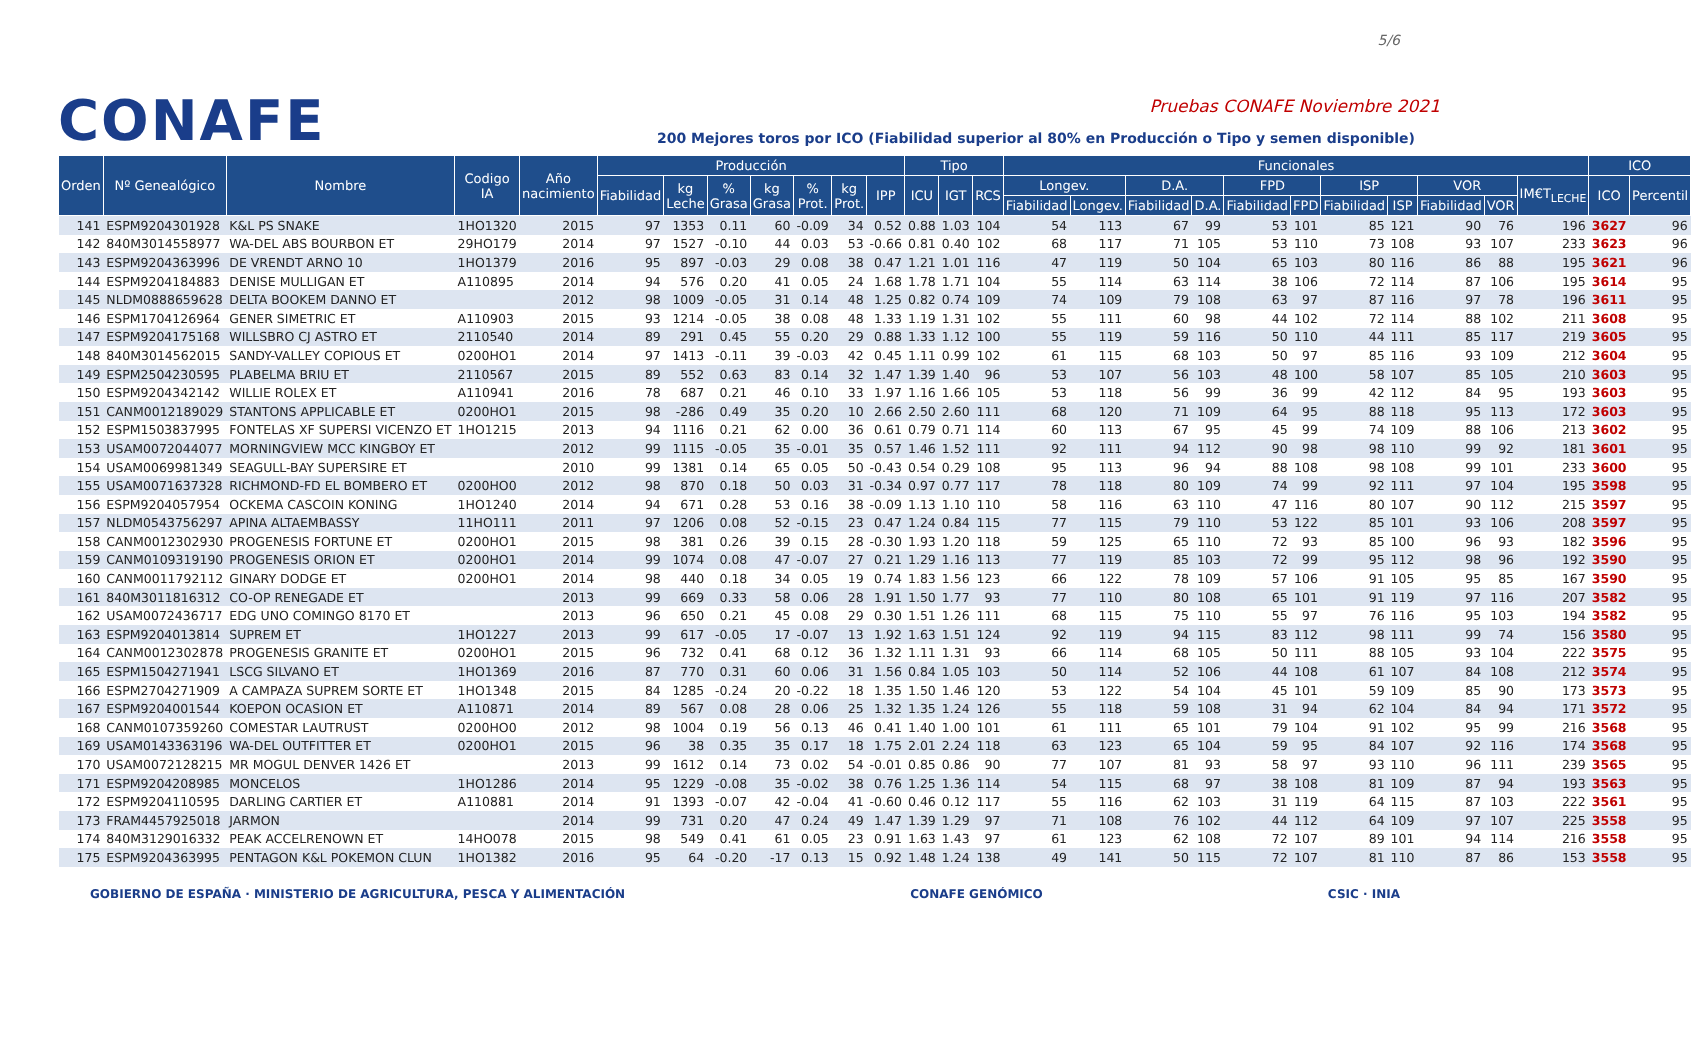5/6
CONAFE Pruebas CONAFE Noviembre 2021
200 Mejores toros por ICO (Fiabilidad superior al 80% en Producción o Tipo y semen disponible)
| Orden | Nº Genealógico | Nombre | Codigo IA | Año nacimiento | Producción | | | | | | | Tipo | | | Funcionales | | | | | | | | | | | ICO | |
| --- | --- | --- | --- | --- | --- | --- | --- | --- | --- | --- | --- | --- | --- | --- | --- | --- | --- | --- | --- | --- | --- | --- | --- | --- | --- | --- | --- |
| | | | | | Fiabilidad | kg Leche | % Grasa | kg Grasa | % Prot. | kg Prot. | IPP | ICU | IGT | RCS | Longev. | | D.A. | | FPD | | ISP | | VOR | | IM€T<sub>LECHE</sub> | ICO | Percentil |
| | | | | | | | | | | | | | | | Fiabilidad | Longev. | Fiabilidad | D.A. | Fiabilidad | FPD | Fiabilidad | ISP | Fiabilidad | VOR | | | |
| 141 | ESPM9204301928 | K&L PS SNAKE | 1HO1320 | 2015 | 97 | 1353 | 0.11 | 60 | -0.09 | 34 | 0.52 | 0.88 | 1.03 | 104 | 54 | 113 | 67 | 99 | 53 | 101 | 85 | 121 | 90 | 76 | 196 | 3627 | 96 |
| 142 | 840M3014558977 | WA-DEL ABS BOURBON ET | 29HO179 | 2014 | 97 | 1527 | -0.10 | 44 | 0.03 | 53 | -0.66 | 0.81 | 0.40 | 102 | 68 | 117 | 71 | 105 | 53 | 110 | 73 | 108 | 93 | 107 | 233 | 3623 | 96 |
| 143 | ESPM9204363996 | DE VRENDT ARNO 10 | 1HO1379 | 2016 | 95 | 897 | -0.03 | 29 | 0.08 | 38 | 0.47 | 1.21 | 1.01 | 116 | 47 | 119 | 50 | 104 | 65 | 103 | 80 | 116 | 86 | 88 | 195 | 3621 | 96 |
| 144 | ESPM9204184883 | DENISE MULLIGAN ET | A110895 | 2014 | 94 | 576 | 0.20 | 41 | 0.05 | 24 | 1.68 | 1.78 | 1.71 | 104 | 55 | 114 | 63 | 114 | 38 | 106 | 72 | 114 | 87 | 106 | 195 | 3614 | 95 |
| 145 | NLDM0888659628 | DELTA BOOKEM DANNO ET | | 2012 | 98 | 1009 | -0.05 | 31 | 0.14 | 48 | 1.25 | 0.82 | 0.74 | 109 | 74 | 109 | 79 | 108 | 63 | 97 | 87 | 116 | 97 | 78 | 196 | 3611 | 95 |
| 146 | ESPM1704126964 | GENER SIMETRIC ET | A110903 | 2015 | 93 | 1214 | -0.05 | 38 | 0.08 | 48 | 1.33 | 1.19 | 1.31 | 102 | 55 | 111 | 60 | 98 | 44 | 102 | 72 | 114 | 88 | 102 | 211 | 3608 | 95 |
| 147 | ESPM9204175168 | WILLSBRO CJ ASTRO ET | 2110540 | 2014 | 89 | 291 | 0.45 | 55 | 0.20 | 29 | 0.88 | 1.33 | 1.12 | 100 | 55 | 119 | 59 | 116 | 50 | 110 | 44 | 111 | 85 | 117 | 219 | 3605 | 95 |
| 148 | 840M3014562015 | SANDY-VALLEY COPIOUS ET | 0200HO1 | 2014 | 97 | 1413 | -0.11 | 39 | -0.03 | 42 | 0.45 | 1.11 | 0.99 | 102 | 61 | 115 | 68 | 103 | 50 | 97 | 85 | 116 | 93 | 109 | 212 | 3604 | 95 |
| 149 | ESPM2504230595 | PLABELMA BRIU ET | 2110567 | 2015 | 89 | 552 | 0.63 | 83 | 0.14 | 32 | 1.47 | 1.39 | 1.40 | 96 | 53 | 107 | 56 | 103 | 48 | 100 | 58 | 107 | 85 | 105 | 210 | 3603 | 95 |
| 150 | ESPM9204342142 | WILLIE ROLEX ET | A110941 | 2016 | 78 | 687 | 0.21 | 46 | 0.10 | 33 | 1.97 | 1.16 | 1.66 | 105 | 53 | 118 | 56 | 99 | 36 | 99 | 42 | 112 | 84 | 95 | 193 | 3603 | 95 |
| 151 | CANM0012189029 | STANTONS APPLICABLE ET | 0200HO1 | 2015 | 98 | -286 | 0.49 | 35 | 0.20 | 10 | 2.66 | 2.50 | 2.60 | 111 | 68 | 120 | 71 | 109 | 64 | 95 | 88 | 118 | 95 | 113 | 172 | 3603 | 95 |
| 152 | ESPM1503837995 | FONTELAS XF SUPERSI VICENZO ET | 1HO1215 | 2013 | 94 | 1116 | 0.21 | 62 | 0.00 | 36 | 0.61 | 0.79 | 0.71 | 114 | 60 | 113 | 67 | 95 | 45 | 99 | 74 | 109 | 88 | 106 | 213 | 3602 | 95 |
| 153 | USAM0072044077 | MORNINGVIEW MCC KINGBOY ET | | 2012 | 99 | 1115 | -0.05 | 35 | -0.01 | 35 | 0.57 | 1.46 | 1.52 | 111 | 92 | 111 | 94 | 112 | 90 | 98 | 98 | 110 | 99 | 92 | 181 | 3601 | 95 |
| 154 | USAM0069981349 | SEAGULL-BAY SUPERSIRE ET | | 2010 | 99 | 1381 | 0.14 | 65 | 0.05 | 50 | -0.43 | 0.54 | 0.29 | 108 | 95 | 113 | 96 | 94 | 88 | 108 | 98 | 108 | 99 | 101 | 233 | 3600 | 95 |
| 155 | USAM0071637328 | RICHMOND-FD EL BOMBERO ET | 0200HO0 | 2012 | 98 | 870 | 0.18 | 50 | 0.03 | 31 | -0.34 | 0.97 | 0.77 | 117 | 78 | 118 | 80 | 109 | 74 | 99 | 92 | 111 | 97 | 104 | 195 | 3598 | 95 |
| 156 | ESPM9204057954 | OCKEMA CASCOIN KONING | 1HO1240 | 2014 | 94 | 671 | 0.28 | 53 | 0.16 | 38 | -0.09 | 1.13 | 1.10 | 110 | 58 | 116 | 63 | 110 | 47 | 116 | 80 | 107 | 90 | 112 | 215 | 3597 | 95 |
| 157 | NLDM0543756297 | APINA ALTAEMBASSY | 11HO111 | 2011 | 97 | 1206 | 0.08 | 52 | -0.15 | 23 | 0.47 | 1.24 | 0.84 | 115 | 77 | 115 | 79 | 110 | 53 | 122 | 85 | 101 | 93 | 106 | 208 | 3597 | 95 |
| 158 | CANM0012302930 | PROGENESIS FORTUNE ET | 0200HO1 | 2015 | 98 | 381 | 0.26 | 39 | 0.15 | 28 | -0.30 | 1.93 | 1.20 | 118 | 59 | 125 | 65 | 110 | 72 | 93 | 85 | 100 | 96 | 93 | 182 | 3596 | 95 |
| 159 | CANM0109319190 | PROGENESIS ORION ET | 0200HO1 | 2014 | 99 | 1074 | 0.08 | 47 | -0.07 | 27 | 0.21 | 1.29 | 1.16 | 113 | 77 | 119 | 85 | 103 | 72 | 99 | 95 | 112 | 98 | 96 | 192 | 3590 | 95 |
| 160 | CANM0011792112 | GINARY DODGE ET | 0200HO1 | 2014 | 98 | 440 | 0.18 | 34 | 0.05 | 19 | 0.74 | 1.83 | 1.56 | 123 | 66 | 122 | 78 | 109 | 57 | 106 | 91 | 105 | 95 | 85 | 167 | 3590 | 95 |
| 161 | 840M3011816312 | CO-OP RENEGADE ET | | 2013 | 99 | 669 | 0.33 | 58 | 0.06 | 28 | 1.91 | 1.50 | 1.77 | 93 | 77 | 110 | 80 | 108 | 65 | 101 | 91 | 119 | 97 | 116 | 207 | 3582 | 95 |
| 162 | USAM0072436717 | EDG UNO COMINGO 8170 ET | | 2013 | 96 | 650 | 0.21 | 45 | 0.08 | 29 | 0.30 | 1.51 | 1.26 | 111 | 68 | 115 | 75 | 110 | 55 | 97 | 76 | 116 | 95 | 103 | 194 | 3582 | 95 |
| 163 | ESPM9204013814 | SUPREM ET | 1HO1227 | 2013 | 99 | 617 | -0.05 | 17 | -0.07 | 13 | 1.92 | 1.63 | 1.51 | 124 | 92 | 119 | 94 | 115 | 83 | 112 | 98 | 111 | 99 | 74 | 156 | 3580 | 95 |
| 164 | CANM0012302878 | PROGENESIS GRANITE ET | 0200HO1 | 2015 | 96 | 732 | 0.41 | 68 | 0.12 | 36 | 1.32 | 1.11 | 1.31 | 93 | 66 | 114 | 68 | 105 | 50 | 111 | 88 | 105 | 93 | 104 | 222 | 3575 | 95 |
| 165 | ESPM1504271941 | LSCG SILVANO ET | 1HO1369 | 2016 | 87 | 770 | 0.31 | 60 | 0.06 | 31 | 1.56 | 0.84 | 1.05 | 103 | 50 | 114 | 52 | 106 | 44 | 108 | 61 | 107 | 84 | 108 | 212 | 3574 | 95 |
| 166 | ESPM2704271909 | A CAMPAZA SUPREM SORTE ET | 1HO1348 | 2015 | 84 | 1285 | -0.24 | 20 | -0.22 | 18 | 1.35 | 1.50 | 1.46 | 120 | 53 | 122 | 54 | 104 | 45 | 101 | 59 | 109 | 85 | 90 | 173 | 3573 | 95 |
| 167 | ESPM9204001544 | KOEPON OCASION ET | A110871 | 2014 | 89 | 567 | 0.08 | 28 | 0.06 | 25 | 1.32 | 1.35 | 1.24 | 126 | 55 | 118 | 59 | 108 | 31 | 94 | 62 | 104 | 84 | 94 | 171 | 3572 | 95 |
| 168 | CANM0107359260 | COMESTAR LAUTRUST | 0200HO0 | 2012 | 98 | 1004 | 0.19 | 56 | 0.13 | 46 | 0.41 | 1.40 | 1.00 | 101 | 61 | 111 | 65 | 101 | 79 | 104 | 91 | 102 | 95 | 99 | 216 | 3568 | 95 |
| 169 | USAM0143363196 | WA-DEL OUTFITTER ET | 0200HO1 | 2015 | 96 | 38 | 0.35 | 35 | 0.17 | 18 | 1.75 | 2.01 | 2.24 | 118 | 63 | 123 | 65 | 104 | 59 | 95 | 84 | 107 | 92 | 116 | 174 | 3568 | 95 |
| 170 | USAM0072128215 | MR MOGUL DENVER 1426 ET | | 2013 | 99 | 1612 | 0.14 | 73 | 0.02 | 54 | -0.01 | 0.85 | 0.86 | 90 | 77 | 107 | 81 | 93 | 58 | 97 | 93 | 110 | 96 | 111 | 239 | 3565 | 95 |
| 171 | ESPM9204208985 | MONCELOS | 1HO1286 | 2014 | 95 | 1229 | -0.08 | 35 | -0.02 | 38 | 0.76 | 1.25 | 1.36 | 114 | 54 | 115 | 68 | 97 | 38 | 108 | 81 | 109 | 87 | 94 | 193 | 3563 | 95 |
| 172 | ESPM9204110595 | DARLING CARTIER ET | A110881 | 2014 | 91 | 1393 | -0.07 | 42 | -0.04 | 41 | -0.60 | 0.46 | 0.12 | 117 | 55 | 116 | 62 | 103 | 31 | 119 | 64 | 115 | 87 | 103 | 222 | 3561 | 95 |
| 173 | FRAM4457925018 | JARMON | | 2014 | 99 | 731 | 0.20 | 47 | 0.24 | 49 | 1.47 | 1.39 | 1.29 | 97 | 71 | 108 | 76 | 102 | 44 | 112 | 64 | 109 | 97 | 107 | 225 | 3558 | 95 |
| 174 | 840M3129016332 | PEAK ACCELRENOWN ET | 14HO078 | 2015 | 98 | 549 | 0.41 | 61 | 0.05 | 23 | 0.91 | 1.63 | 1.43 | 97 | 61 | 123 | 62 | 108 | 72 | 107 | 89 | 101 | 94 | 114 | 216 | 3558 | 95 |
| 175 | ESPM9204363995 | PENTAGON K&L POKEMON CLUN | 1HO1382 | 2016 | 95 | 64 | -0.20 | -17 | 0.13 | 15 | 0.92 | 1.48 | 1.24 | 138 | 49 | 141 | 50 | 115 | 72 | 107 | 81 | 110 | 87 | 86 | 153 | 3558 | 95 |
GOBIERNO DE ESPAÑA · MINISTERIO DE AGRICULTURA, PESCA Y ALIMENTACIÓN
CONAFE GENÓMICO CSIC · INIA